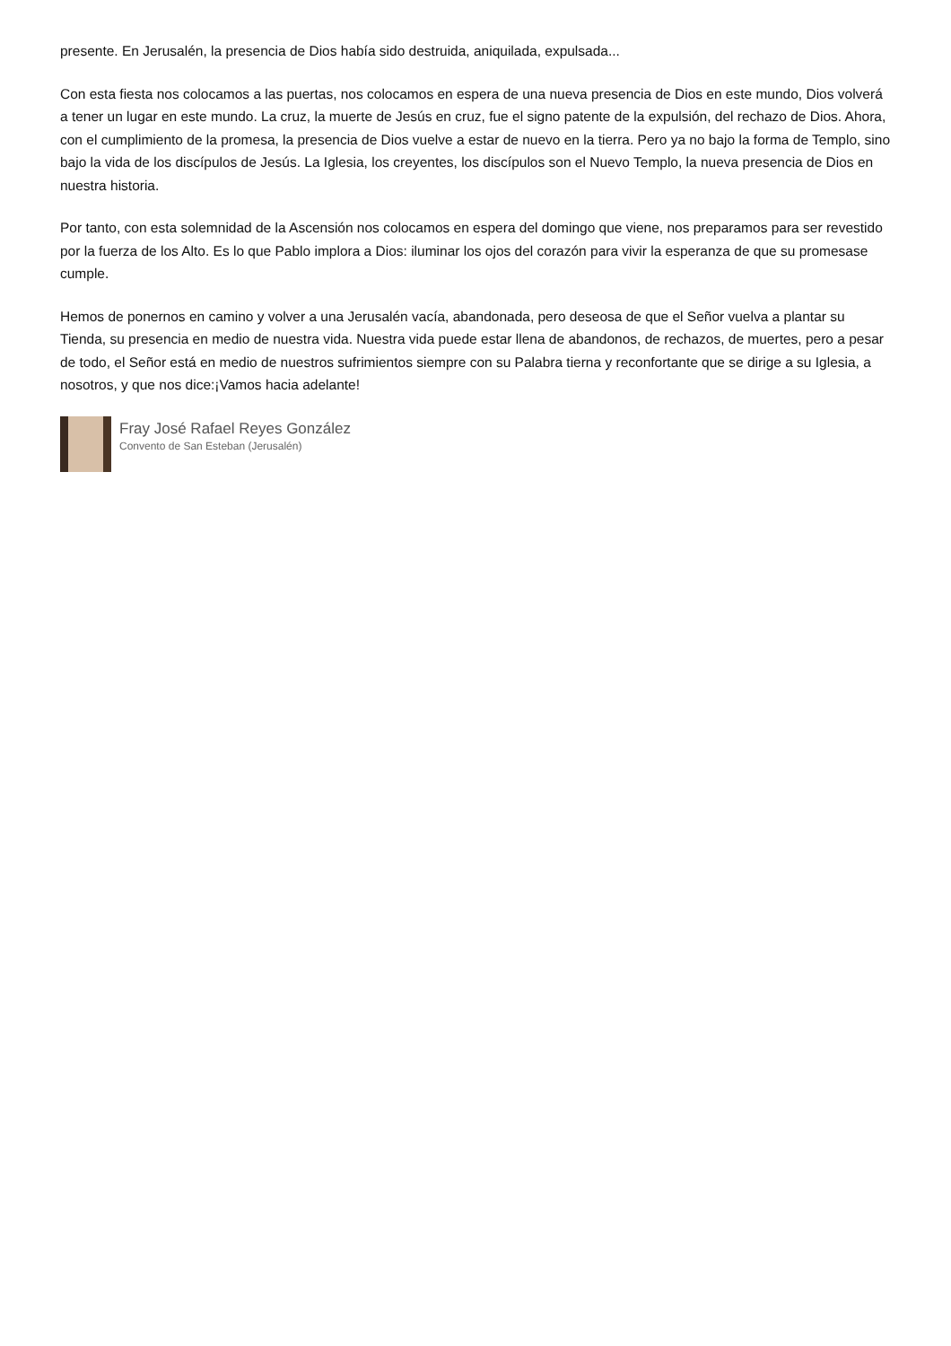presente. En Jerusalén, la presencia de Dios había sido destruida, aniquilada, expulsada...
Con esta fiesta nos colocamos a las puertas, nos colocamos en espera de una nueva presencia de Dios en este mundo, Dios volverá a tener un lugar en este mundo. La cruz, la muerte de Jesús en cruz, fue el signo patente de la expulsión, del rechazo de Dios. Ahora, con el cumplimiento de la promesa, la presencia de Dios vuelve a estar de nuevo en la tierra. Pero ya no bajo la forma de Templo, sino bajo la vida de los discípulos de Jesús. La Iglesia, los creyentes, los discípulos son el Nuevo Templo, la nueva presencia de Dios en nuestra historia.
Por tanto, con esta solemnidad de la Ascensión nos colocamos en espera del domingo que viene, nos preparamos para ser revestido por la fuerza de los Alto. Es lo que Pablo implora a Dios: iluminar los ojos del corazón para vivir la esperanza de que su promesase cumple.
Hemos de ponernos en camino y volver a una Jerusalén vacía, abandonada, pero deseosa de que el Señor vuelva a plantar su Tienda, su presencia en medio de nuestra vida. Nuestra vida puede estar llena de abandonos, de rechazos, de muertes, pero a pesar de todo, el Señor está en medio de nuestros sufrimientos siempre con su Palabra tierna y reconfortante que se dirige a su Iglesia, a nosotros, y que nos dice:¡Vamos hacia adelante!
Fray José Rafael Reyes González
Convento de San Esteban (Jerusalén)